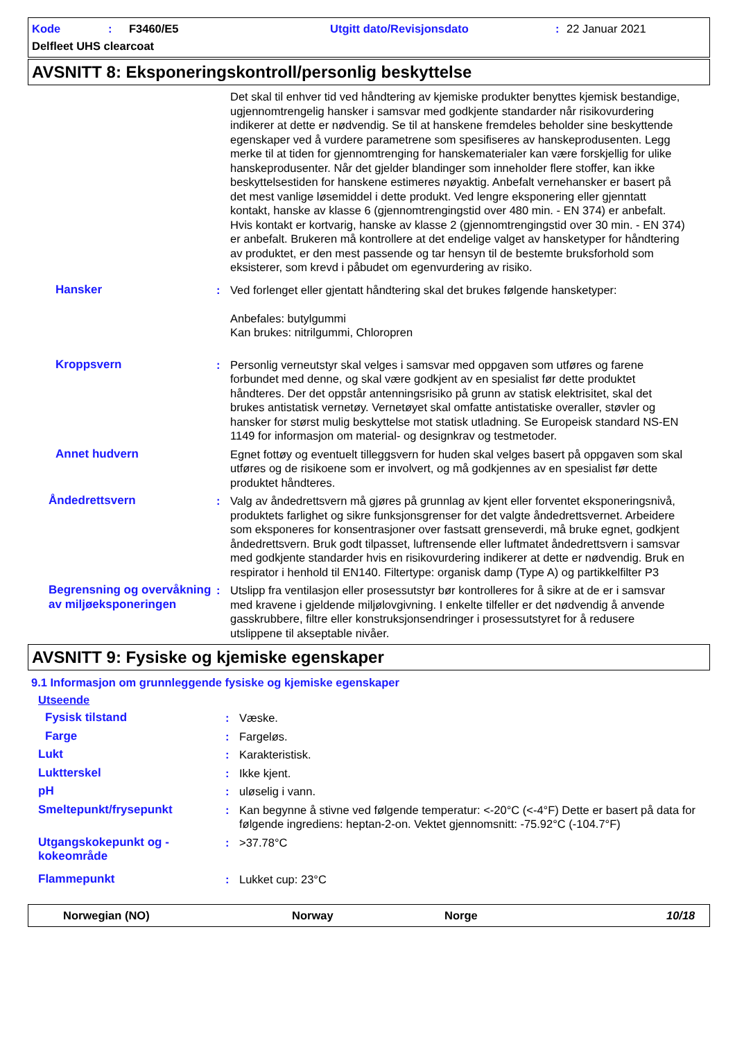Kode: F3460/E5 Utgitt dato/Revisjonsdato: 22 Januar 2021
Delfleet UHS clearcoat
AVSNITT 8: Eksponeringskontroll/personlig beskyttelse
Det skal til enhver tid ved håndtering av kjemiske produkter benyttes kjemisk bestandige, ugjennomtrengelig hansker i samsvar med godkjente standarder når risikovurdering indikerer at dette er nødvendig. Se til at hanskene fremdeles beholder sine beskyttende egenskaper ved å vurdere parametrene som spesifiseres av hanskeprodusenten. Legg merke til at tiden for gjennomtrenging for hanskematerialer kan være forskjellig for ulike hanskeprodusenter. Når det gjelder blandinger som inneholder flere stoffer, kan ikke beskyttelsestiden for hanskene estimeres nøyaktig. Anbefalt vernehansker er basert på det mest vanlige løsemiddel i dette produkt. Ved lengre eksponering eller gjenntatt kontakt, hanske av klasse 6 (gjennomtrengingstid over 480 min. - EN 374) er anbefalt. Hvis kontakt er kortvarig, hanske av klasse 2 (gjennomtrengingstid over 30 min. - EN 374) er anbefalt. Brukeren må kontrollere at det endelige valget av hansketyper for håndtering av produktet, er den mest passende og tar hensyn til de bestemte bruksforhold som eksisterer, som krevd i påbudet om egenvurdering av risiko.
Hansker : Ved forlenget eller gjentatt håndtering skal det brukes følgende hansketyper:
Anbefales: butylgummi
Kan brukes: nitrilgummi, Chloropren
Kroppsvern : Personlig verneutstyr skal velges i samsvar med oppgaven som utføres og farene forbundet med denne, og skal være godkjent av en spesialist før dette produktet håndteres. Der det oppstår antenningsrisiko på grunn av statisk elektrisitet, skal det brukes antistatisk vernetøy. Vernetøyet skal omfatte antistatiske overaller, støvler og hansker for størst mulig beskyttelse mot statisk utladning. Se Europeisk standard NS-EN 1149 for informasjon om material- og designkrav og testmetoder.
Annet hudvern Egnet fottøy og eventuelt tilleggsvern for huden skal velges basert på oppgaven som skal utføres og de risikoene som er involvert, og må godkjennes av en spesialist før dette produktet håndteres.
Åndedrettsvern : Valg av åndedrettsvern må gjøres på grunnlag av kjent eller forventet eksponeringsnivå, produktets farlighet og sikre funksjonsgrenser for det valgte åndedrettsvernet. Arbeidere som eksponeres for konsentrasjoner over fastsatt grenseverdi, må bruke egnet, godkjent åndedrettsvern. Bruk godt tilpasset, luftrensende eller luftmatet åndedrettsvern i samsvar med godkjente standarder hvis en risikovurdering indikerer at dette er nødvendig. Bruk en respirator i henhold til EN140. Filtertype: organisk damp (Type A) og partikkelfilter P3
Begrensning og overvåkning av miljøeksponeringen
: Utslipp fra ventilasjon eller prosessutstyr bør kontrolleres for å sikre at de er i samsvar med kravene i gjeldende miljølovgivning. I enkelte tilfeller er det nødvendig å anvende gasskrubbere, filtre eller konstruksjonsendringer i prosessutstyret for å redusere utslippene til akseptable nivåer.
AVSNITT 9: Fysiske og kjemiske egenskaper
9.1 Informasjon om grunnleggende fysiske og kjemiske egenskaper
Utseende
Fysisk tilstand : Væske.
Farge : Fargeløs.
Lukt : Karakteristisk.
Luktterskel : Ikke kjent.
pH : uløselig i vann.
Smeltepunkt/frysepunkt : Kan begynne å stivne ved følgende temperatur: <-20°C (<-4°F) Dette er basert på data for følgende ingrediens: heptan-2-on. Vektet gjennomsnitt: -75.92°C (-104.7°F)
Utgangskokepunkt og -kokeområde
: >37.78°C
Flammepunkt : Lukket cup: 23°C
Norwegian (NO) Norway Norge 10/18